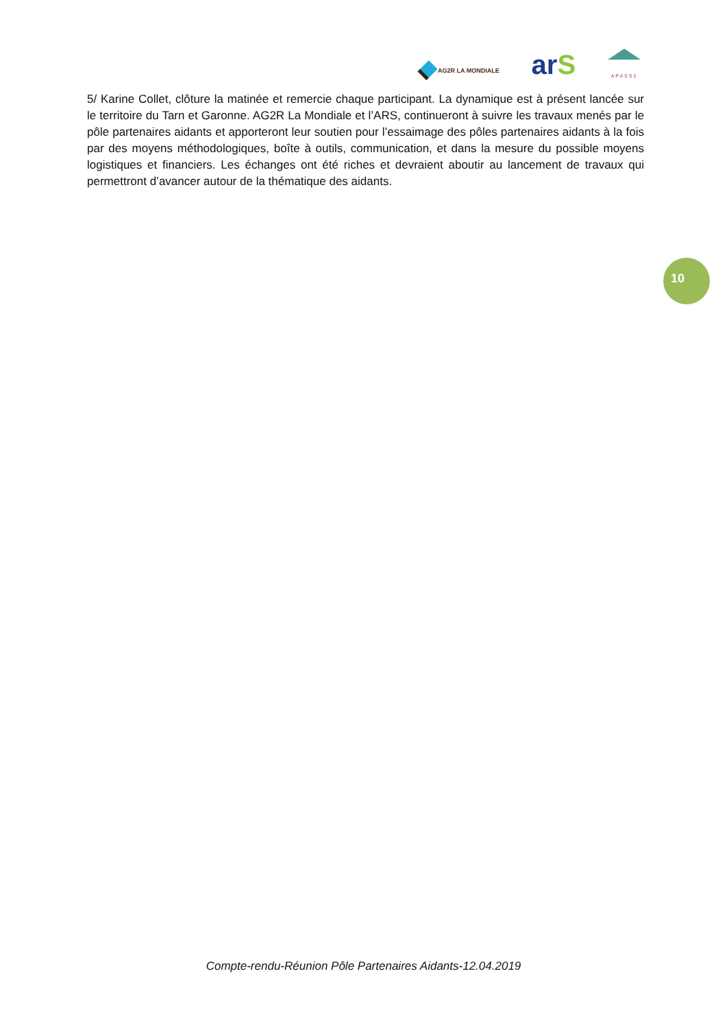AG2R LA MONDIALE
arS
APASS2
5/ Karine Collet, clôture la matinée et remercie chaque participant. La dynamique est à présent lancée sur le territoire du Tarn et Garonne. AG2R La Mondiale et l’ARS, continueront à suivre les travaux menés par le pôle partenaires aidants et apporteront leur soutien pour l’essaimage des pôles partenaires aidants à la fois par des moyens méthodologiques, boîte à outils, communication, et dans la mesure du possible moyens logistiques et financiers. Les échanges ont été riches et devraient aboutir au lancement de travaux qui permettront d’avancer autour de la thématique des aidants.
10
Compte-rendu-Réunion Pôle Partenaires Aidants-12.04.2019